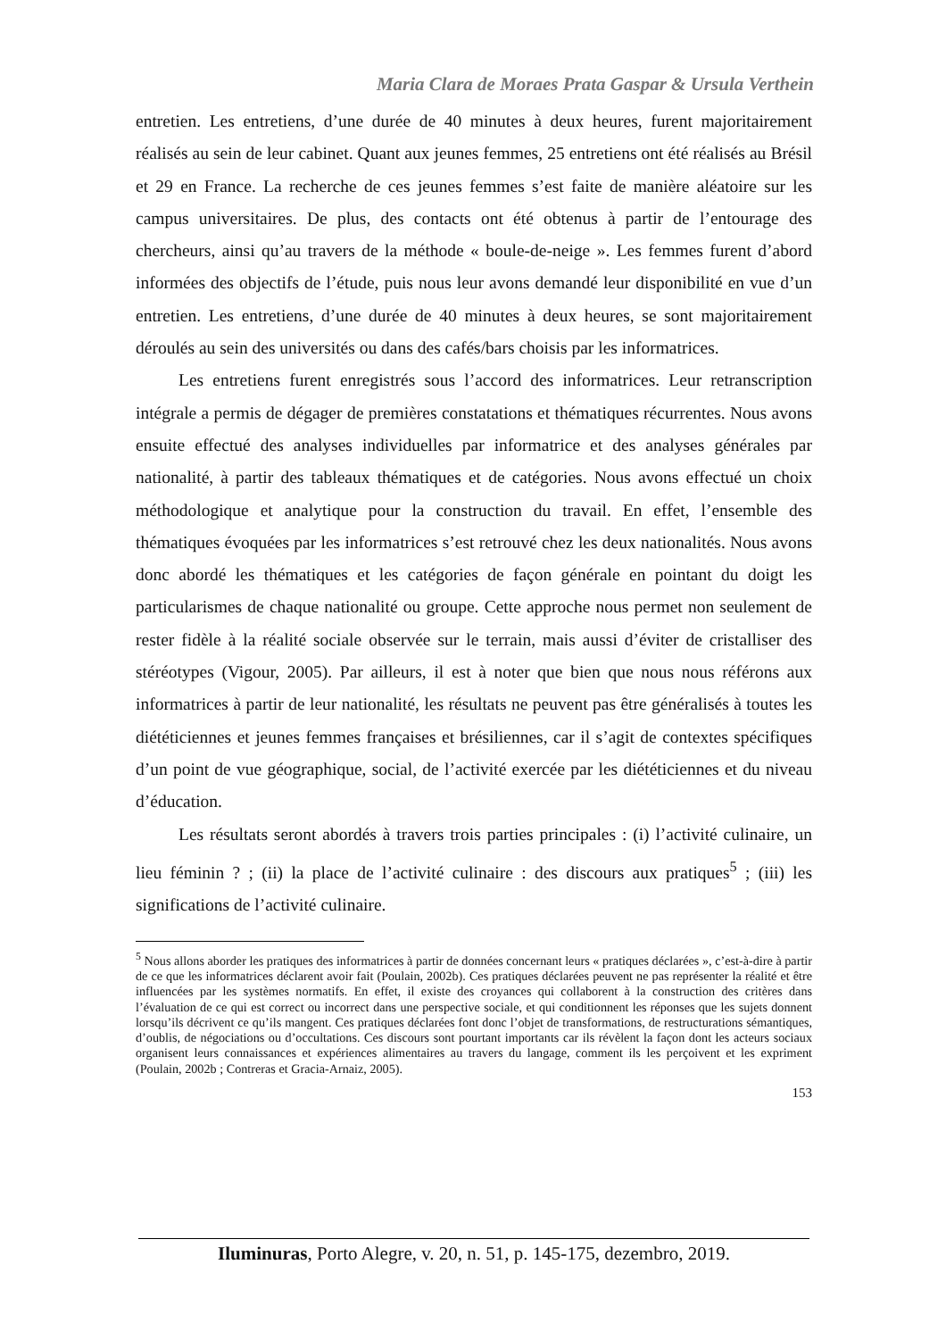Maria Clara de Moraes Prata Gaspar & Ursula Verthein
entretien. Les entretiens, d’une durée de 40 minutes à deux heures, furent majoritairement réalisés au sein de leur cabinet. Quant aux jeunes femmes, 25 entretiens ont été réalisés au Brésil et 29 en France. La recherche de ces jeunes femmes s’est faite de manière aléatoire sur les campus universitaires. De plus, des contacts ont été obtenus à partir de l’entourage des chercheurs, ainsi qu’au travers de la méthode « boule-de-neige ». Les femmes furent d’abord informées des objectifs de l’étude, puis nous leur avons demandé leur disponibilité en vue d’un entretien. Les entretiens, d’une durée de 40 minutes à deux heures, se sont majoritairement déroulés au sein des universités ou dans des cafés/bars choisis par les informatrices.
Les entretiens furent enregistrés sous l’accord des informatrices. Leur retranscription intégrale a permis de dégager de premières constatations et thématiques récurrentes. Nous avons ensuite effectué des analyses individuelles par informatrice et des analyses générales par nationalité, à partir des tableaux thématiques et de catégories. Nous avons effectué un choix méthodologique et analytique pour la construction du travail. En effet, l’ensemble des thématiques évoquées par les informatrices s’est retrouvé chez les deux nationalités. Nous avons donc abordé les thématiques et les catégories de façon générale en pointant du doigt les particularismes de chaque nationalité ou groupe. Cette approche nous permet non seulement de rester fidèle à la réalité sociale observée sur le terrain, mais aussi d’éviter de cristalliser des stéréotypes (Vigour, 2005). Par ailleurs, il est à noter que bien que nous nous référons aux informatrices à partir de leur nationalité, les résultats ne peuvent pas être généralisés à toutes les diététiciennes et jeunes femmes françaises et brésiliennes, car il s’agit de contextes spécifiques d’un point de vue géographique, social, de l’activité exercée par les diététiciennes et du niveau d’éducation.
Les résultats seront abordés à travers trois parties principales : (i) l’activité culinaire, un lieu féminin ? ; (ii) la place de l’activité culinaire : des discours aux pratiques<sup>5</sup> ; (iii) les significations de l’activité culinaire.
<sup>5</sup> Nous allons aborder les pratiques des informatrices à partir de données concernant leurs « pratiques déclarées », c’est-à-dire à partir de ce que les informatrices déclarent avoir fait (Poulain, 2002b). Ces pratiques déclarées peuvent ne pas représenter la réalité et être influencées par les systèmes normatifs. En effet, il existe des croyances qui collaborent à la construction des critères dans l’évaluation de ce qui est correct ou incorrect dans une perspective sociale, et qui conditionnent les réponses que les sujets donnent lorsqu’ils décrivent ce qu’ils mangent. Ces pratiques déclarées font donc l’objet de transformations, de restructurations sémantiques, d’oublis, de négociations ou d’occultations. Ces discours sont pourtant importants car ils révèlent la façon dont les acteurs sociaux organisent leurs connaissances et expériences alimentaires au travers du langage, comment ils les perçoivent et les expriment (Poulain, 2002b ; Contreras et Gracia-Arnaiz, 2005).
153
Iluminuras, Porto Alegre, v. 20, n. 51, p. 145-175, dezembro, 2019.